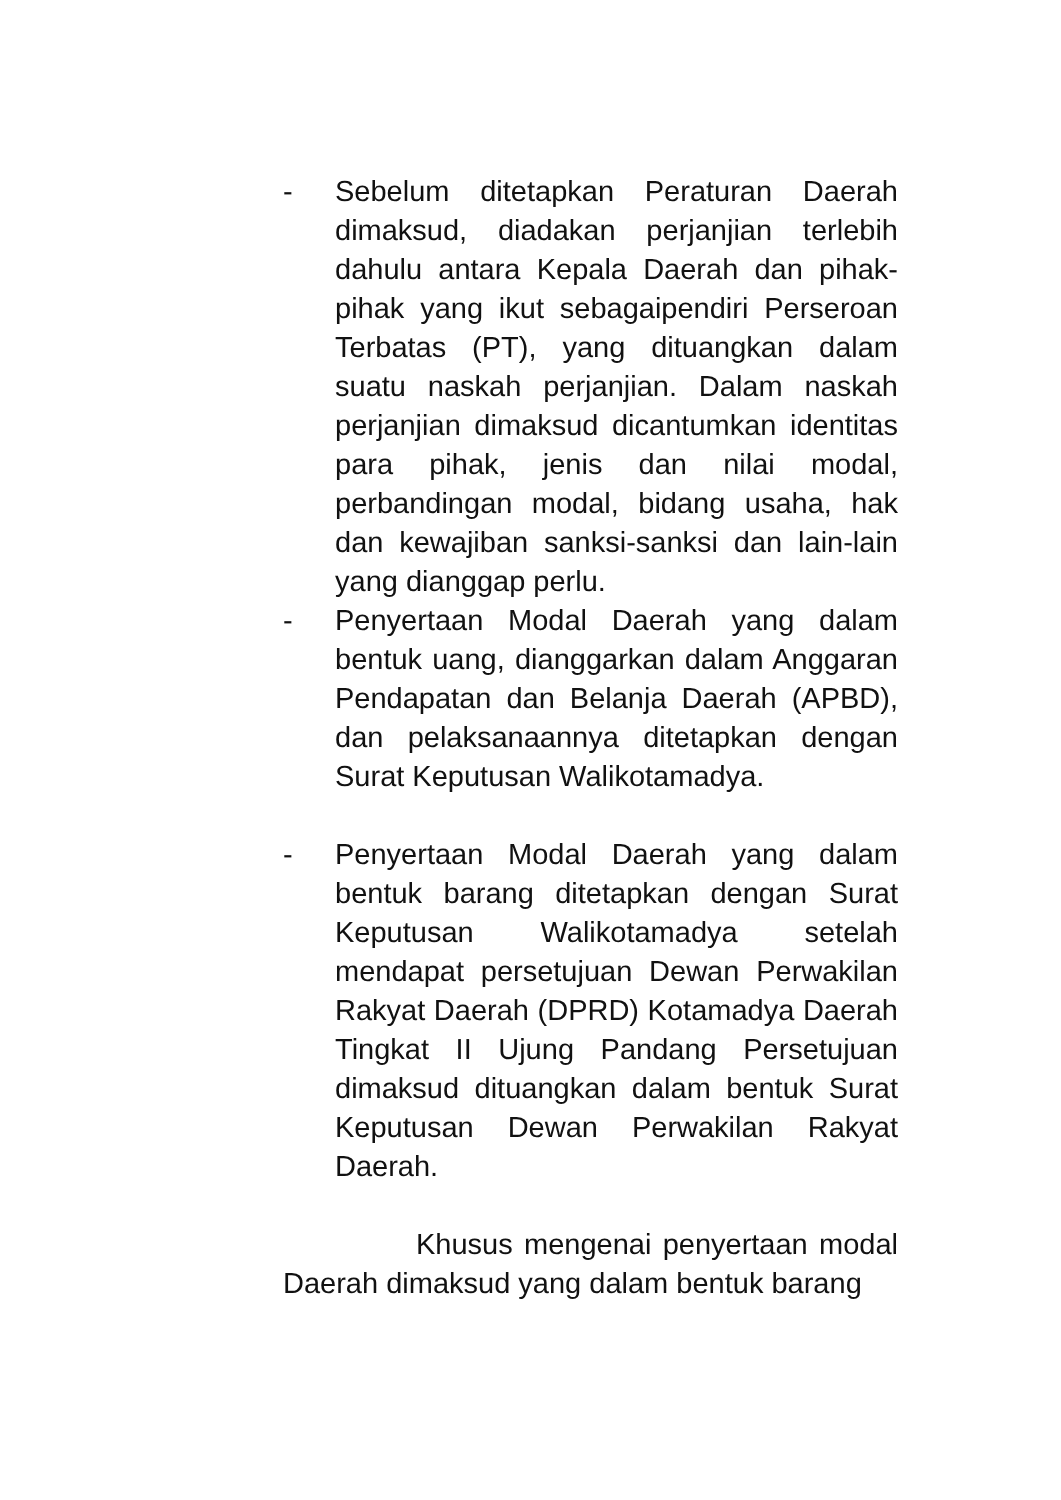- Sebelum ditetapkan Peraturan Daerah dimaksud, diadakan perjanjian terlebih dahulu antara Kepala Daerah dan pihak-pihak yang ikut sebagaipendiri Perseroan Terbatas (PT), yang dituangkan dalam suatu naskah perjanjian. Dalam naskah perjanjian dimaksud dicantumkan identitas para pihak, jenis dan nilai modal, perbandingan modal, bidang usaha, hak dan kewajiban sanksi-sanksi dan lain-lain yang dianggap perlu.
- Penyertaan Modal Daerah yang dalam bentuk uang, dianggarkan dalam Anggaran Pendapatan dan Belanja Daerah (APBD), dan pelaksanaannya ditetapkan dengan Surat Keputusan Walikotamadya.
- Penyertaan Modal Daerah yang dalam bentuk barang ditetapkan dengan Surat Keputusan Walikotamadya setelah mendapat persetujuan Dewan Perwakilan Rakyat Daerah (DPRD) Kotamadya Daerah Tingkat II Ujung Pandang Persetujuan dimaksud dituangkan dalam bentuk Surat Keputusan Dewan Perwakilan Rakyat Daerah.
Khusus mengenai penyertaan modal Daerah dimaksud yang dalam bentuk barang